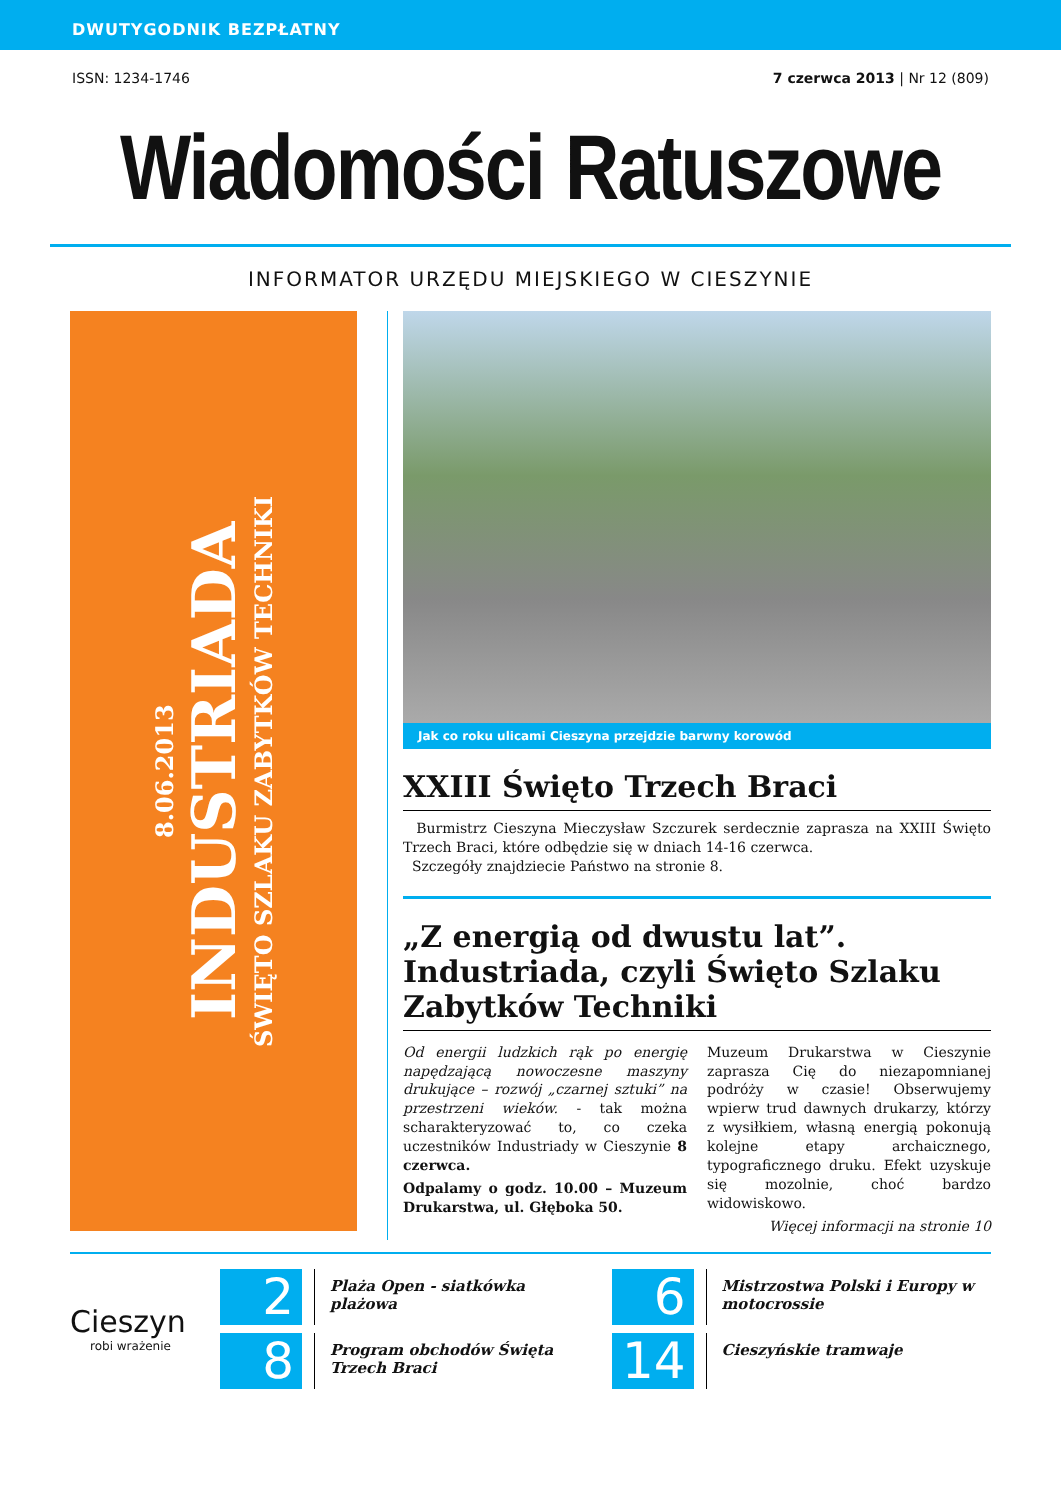DWUTYGODNIK BEZPŁATNY
ISSN: 1234-1746 7 czerwca 2013 | Nr 12 (809)
Wiadomości Ratuszowe
INFORMATOR URZĘDU MIEJSKIEGO W CIESZYNIE
8.06.2013
INDUSTRIADA
ŚWIĘTO SZLAKU ZABYTKÓW TECHNIKI
Jak co roku ulicami Cieszyna przejdzie barwny korowód
XXIII Święto Trzech Braci
Burmistrz Cieszyna Mieczysław Szczurek serdecznie zaprasza na XXIII Święto Trzech Braci, które odbędzie się w dniach 14-16 czerwca.
Szczegóły znajdziecie Państwo na stronie 8.
„Z energią od dwustu lat”. Industriada, czyli Święto Szlaku Zabytków Techniki
Od energii ludzkich rąk po energię napędzającą nowoczesne maszyny drukujące – rozwój „czarnej sztuki” na przestrzeni wieków. - tak można scharakteryzować to, co czeka uczestników Industriady w Cieszynie 8 czerwca.
Odpalamy o godz. 10.00 – Muzeum Drukarstwa, ul. Głęboka 50.
Muzeum Drukarstwa w Cieszynie zaprasza Cię do niezapomnianej podróży w czasie! Obserwujemy wpierw trud dawnych drukarzy, którzy z wysiłkiem, własną energią pokonują kolejne etapy archaicznego, typograficznego druku. Efekt uzyskuje się mozolnie, choć bardzo widowiskowo.
Więcej informacji na stronie 10
Cieszyn
robi wrażenie
2
Plaża Open - siatkówka plażowa
6
Mistrzostwa Polski i Europy w motocrossie
8
Program obchodów Święta Trzech Braci
14
Cieszyńskie tramwaje